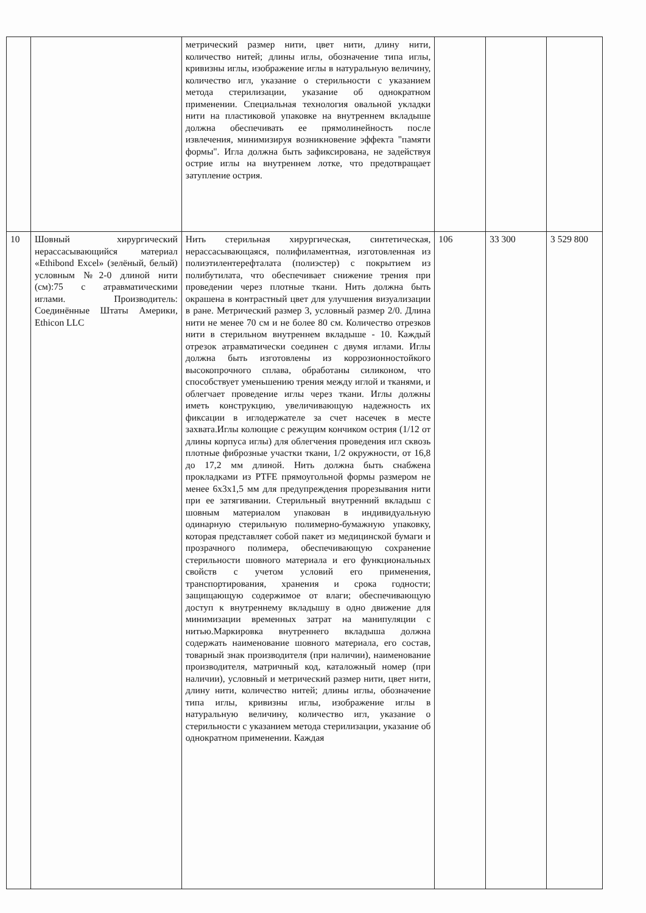| | | метрический размер нити, цвет нити, длину нити, количество нитей; длины иглы, обозначение типа иглы, кривизны иглы, изображение иглы в натуральную величину, количество игл, указание о стерильности с указанием метода стерилизации, указание об однократном применении. Специальная технология овальной укладки нити на пластиковой упаковке на внутреннем вкладыше должна обеспечивать ее прямолинейность после извлечения, минимизируя возникновение эффекта "памяти формы". Игла должна быть зафиксирована, не задействуя острие иглы на внутреннем лотке, что предотвращает затупление острия. | | | |
| 10 | Шовный хирургический нерассасывающийся материал «Ethibond Excel» (зелёный, белый) условным №2-0 длиной нити (см):75 с атравматическими иглами. Производитель: Соединённые Штаты Америки, Ethicon LLC | Нить стерильная хирургическая, синтетическая, нерассасывающаяся, полифиламентная, изготовленная из полиэтилентерефталата (полиэстер) с покрытием из полибутилата, что обеспечивает снижение трения при проведении через плотные ткани. Нить должна быть окрашена в контрастный цвет для улучшения визуализации в ране. Метрический размер 3, условный размер 2/0. Длина нити не менее 70 см и не более 80 см. Количество отрезков нити в стерильном внутреннем вкладыше - 10. Каждый отрезок атравматически соединен с двумя иглами. Иглы должна быть изготовлены из коррозионностойкого высокопрочного сплава, обработаны силиконом, что способствует уменьшению трения между иглой и тканями, и облегчает проведение иглы через ткани. Иглы должны иметь конструкцию, увеличивающую надежность их фиксации в иглодержателе за счет насечек в месте захвата.Иглы колющие с режущим кончиком острия (1/12 от длины корпуса иглы) для облегчения проведения игл сквозь плотные фиброзные участки ткани, 1/2 окружности, от 16,8 до 17,2 мм длиной. Нить должна быть снабжена прокладками из PTFE прямоугольной формы размером не менее 6х3х1,5 мм для предупреждения прорезывания нити при ее затягивании. Стерильный внутренний вкладыш с шовным материалом упакован в индивидуальную одинарную стерильную полимерно-бумажную упаковку, которая представляет собой пакет из медицинской бумаги и прозрачного полимера, обеспечивающую сохранение стерильности шовного материала и его функциональных свойств с учетом условий его применения, транспортирования, хранения и срока годности; защищающую содержимое от влаги; обеспечивающую доступ к внутреннему вкладышу в одно движение для минимизации временных затрат на манипуляции с нитью.Маркировка внутреннего вкладыша должна содержать наименование шовного материала, его состав, товарный знак производителя (при наличии), наименование производителя, матричный код, каталожный номер (при наличии), условный и метрический размер нити, цвет нити, длину нити, количество нитей; длины иглы, обозначение типа иглы, кривизны иглы, изображение иглы в натуральную величину, количество игл, указание о стерильности с указанием метода стерилизации, указание об однократном применении. Каждая | 106 | 33 300 | 3 529 800 |